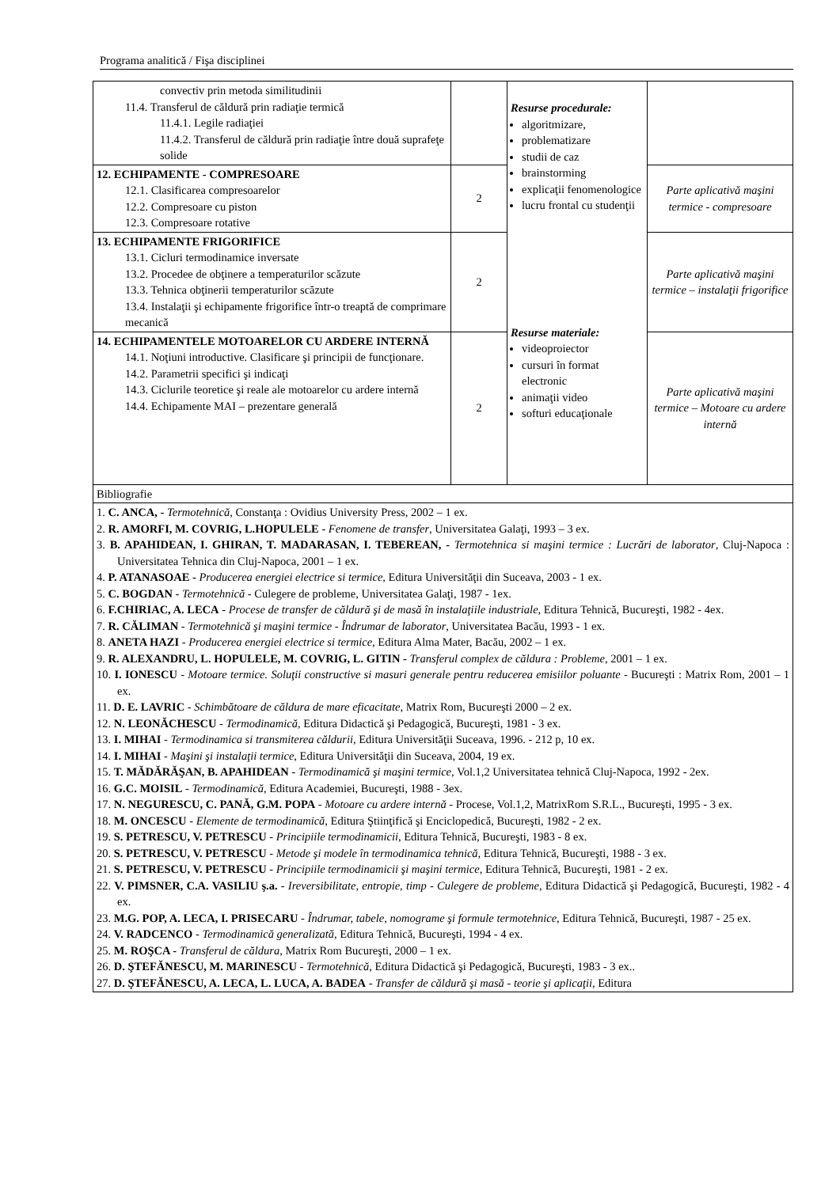Programa analitică / Fişa disciplinei
| convectiv prin metoda similitudinii 11.4. Transferul de căldură prin radiaţie termică 11.4.1. Legile radiaţiei 11.4.2. Transferul de căldură prin radiaţie între două suprafeţe solide | | Resurse procedurale: algoritmizare, problematizare studii de caz brainstorming explicaţii fenomenologice lucru frontal cu studenţii Resurse materiale: videoproiector cursuri în format electronic animaţii video softuri educaţionale | |
| 12. ECHIPAMENTE - COMPRESOARE 12.1. Clasificarea compresoarelor 12.2. Compresoare cu piston 12.3. Compresoare rotative | 2 | | Parte aplicativă maşini termice - compresoare |
| 13. ECHIPAMENTE FRIGORIFICE 13.1. Cicluri termodinamice inversate 13.2. Procedee de obţinere a temperaturilor scăzute 13.3. Tehnica obţinerii temperaturilor scăzute 13.4. Instalaţii şi echipamente frigorifice într-o treaptă de comprimare mecanică | 2 | | Parte aplicativă maşini termice – instalaţii frigorifice |
| 14. ECHIPAMENTELE MOTOARELOR CU ARDERE INTERNĂ 14.1. Noţiuni introductive. Clasificare şi principii de funcţionare. 14.2. Parametrii specifici şi indicaţi 14.3. Ciclurile teoretice şi reale ale motoarelor cu ardere internă 14.4. Echipamente MAI – prezentare generală | 2 | | Parte aplicativă maşini termice – Motoare cu ardere internă |
| Bibliografie | | | |
| 1. C. ANCA, - Termotehnică, Constanţa : Ovidius University Press, 2002 – 1 ex. 2. R. AMORFI, M. COVRIG, L.HOPULELE - Fenomene de transfer , Universitatea Galaţi, 1993 – 3 ex. 3. B. APAHIDEAN, I. GHIRAN, T. MADARASAN, I. TEBEREAN, - Termotehnica si maşini termice : Lucrări de laborator , Cluj-Napoca : Universitatea Tehnica din Cluj-Napoca, 2001 – 1 ex. 4. P. ATANASOAE - Producerea energiei electrice si termice, Editura Universităţii din Suceava, 2003 - 1 ex. 5. C. BOGDAN - Termotehnică - Culegere de probleme, Universitatea Galaţi, 1987 - 1ex. 6. F.CHIRIAC, A. LECA - Procese de transfer de căldură şi de masă în instalaţiile industriale , Editura Tehnică, Bucureşti, 1982 - 4ex. 7. R. CĂLIMAN - Termotehnică şi maşini termice - Îndrumar de laborator , Universitatea Bacău, 1993 - 1 ex. 8. ANETA HAZI - Producerea energiei electrice si termice , Editura Alma Mater, Bacău, 2002 – 1 ex. 9. R. ALEXANDRU, L. HOPULELE, M. COVRIG, L. GITIN - Transferul complex de căldura : Probleme , 2001 – 1 ex. 10. I. IONESCU - Motoare termice. Soluţii constructive si masuri generale pentru reducerea emisiilor poluante - Bucureşti : Matrix Rom, 2001 – 1 ex. 11. D. E. LAVRIC - Schimbătoare de căldura de mare eficacitate , Matrix Rom, Bucureşti 2000 – 2 ex. 12. N. LEONĂCHESCU - Termodinamică, Editura Didactică şi Pedagogică, Bucureşti, 1981 - 3 ex. 13. I. MIHAI - Termodinamica si transmiterea căldurii, Editura Universităţii Suceava, 1996. - 212 p, 10 ex. 14. I. MIHAI - Maşini şi instalaţii termice , Editura Universităţii din Suceava, 2004, 19 ex. 15. T. MĂDĂRĂŞAN, B. APAHIDEAN - Termodinamică şi maşini termice, Vol.1,2 Universitatea tehnică Cluj-Napoca, 1992 - 2ex. 16. G.C. MOISIL - Termodinamică, Editura Academiei, Bucureşti, 1988 - 3ex. 17. N. NEGURESCU, C. PANĂ, G.M. POPA - Motoare cu ardere internă - Procese, Vol.1,2, MatrixRom S.R.L., Bucureşti, 1995 - 3 ex. 18. M. ONCESCU - Elemente de termodinamică , Editura Ştiinţifică şi Enciclopedică, Bucureşti, 1982 - 2 ex. 19. S. PETRESCU, V. PETRESCU - Principiile termodinamicii , Editura Tehnică, Bucureşti, 1983 - 8 ex. 20. S. PETRESCU, V. PETRESCU - Metode şi modele în termodinamica tehnică, Editura Tehnică, Bucureşti, 1988 - 3 ex. 21. S. PETRESCU, V. PETRESCU - Principiile termodinamicii şi maşini termice, Editura Tehnică, Bucureşti, 1981 - 2 ex. 22. V. PIMSNER, C.A. VASILIU ş.a. - Ireversibilitate, entropie, timp - Culegere de probleme , Editura Didactică şi Pedagogică, Bucureşti, 1982 - 4 ex. 23. M.G. POP, A. LECA, I. PRISECARU - Îndrumar, tabele, nomograme şi formule termotehnice , Editura Tehnică, Bucureşti, 1987 - 25 ex. 24. V. RADCENCO - Termodinamică generalizată , Editura Tehnică, Bucureşti, 1994 - 4 ex. 25. M. ROŞCA - Transferul de căldura , Matrix Rom Bucureşti, 2000 – 1 ex. 26. D. ŞTEFĂNESCU, M. MARINESCU - Termotehnică , Editura Didactică şi Pedagogică, Bucureşti, 1983 - 3 ex.. 27. D. ŞTEFĂNESCU, A. LECA, L. LUCA, A. BADEA - Transfer de căldură şi masă - teorie şi aplicaţii , Editura | | | |